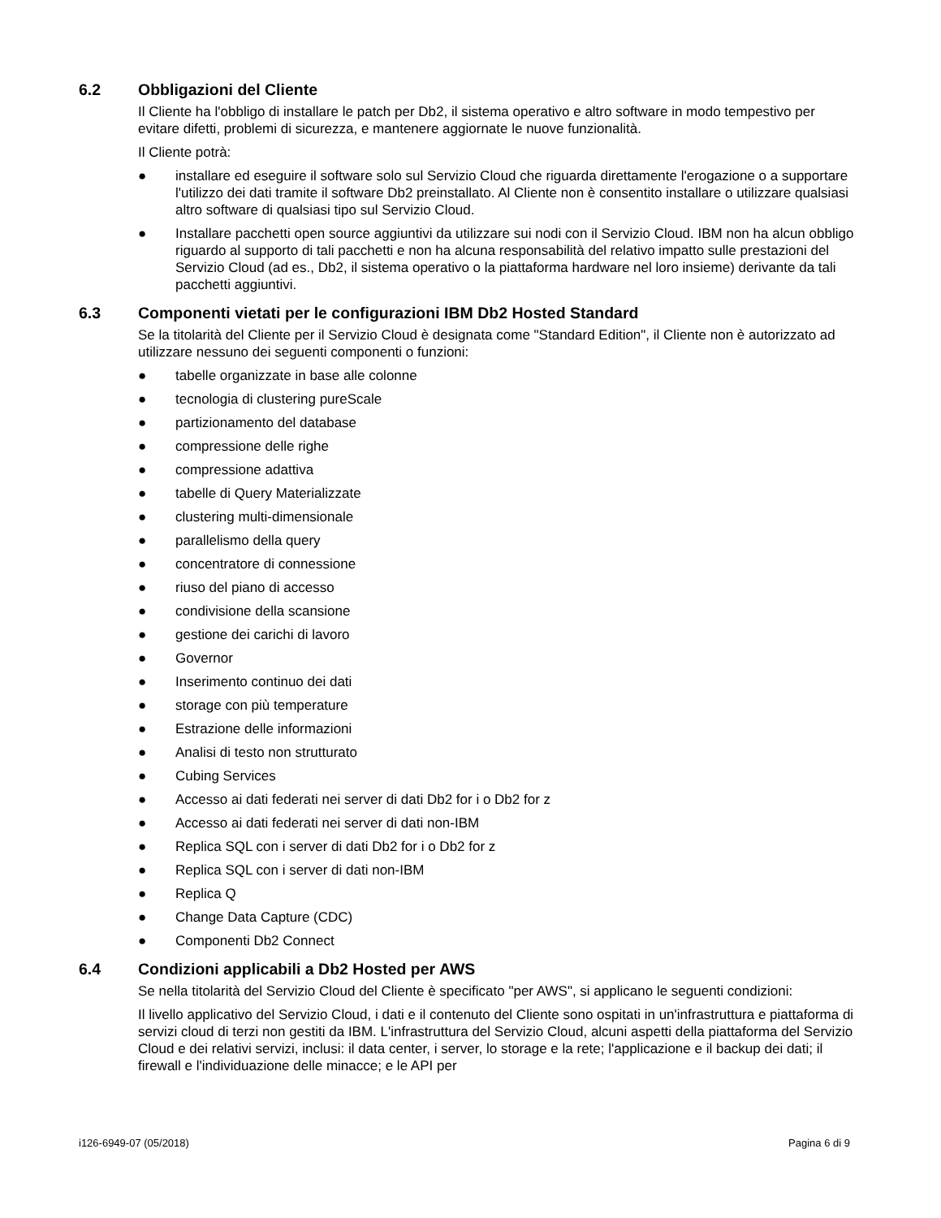6.2 Obbligazioni del Cliente
Il Cliente ha l'obbligo di installare le patch per Db2, il sistema operativo e altro software in modo tempestivo per evitare difetti, problemi di sicurezza, e mantenere aggiornate le nuove funzionalità.
Il Cliente potrà:
● installare ed eseguire il software solo sul Servizio Cloud che riguarda direttamente l'erogazione o a supportare l'utilizzo dei dati tramite il software Db2 preinstallato. Al Cliente non è consentito installare o utilizzare qualsiasi altro software di qualsiasi tipo sul Servizio Cloud.
● Installare pacchetti open source aggiuntivi da utilizzare sui nodi con il Servizio Cloud. IBM non ha alcun obbligo riguardo al supporto di tali pacchetti e non ha alcuna responsabilità del relativo impatto sulle prestazioni del Servizio Cloud (ad es., Db2, il sistema operativo o la piattaforma hardware nel loro insieme) derivante da tali pacchetti aggiuntivi.
6.3 Componenti vietati per le configurazioni IBM Db2 Hosted Standard
Se la titolarità del Cliente per il Servizio Cloud è designata come "Standard Edition", il Cliente non è autorizzato ad utilizzare nessuno dei seguenti componenti o funzioni:
● tabelle organizzate in base alle colonne
● tecnologia di clustering pureScale
● partizionamento del database
● compressione delle righe
● compressione adattiva
● tabelle di Query Materializzate
● clustering multi-dimensionale
● parallelismo della query
● concentratore di connessione
● riuso del piano di accesso
● condivisione della scansione
● gestione dei carichi di lavoro
● Governor
● Inserimento continuo dei dati
● storage con più temperature
● Estrazione delle informazioni
● Analisi di testo non strutturato
● Cubing Services
● Accesso ai dati federati nei server di dati Db2 for i o Db2 for z
● Accesso ai dati federati nei server di dati non-IBM
● Replica SQL con i server di dati Db2 for i o Db2 for z
● Replica SQL con i server di dati non-IBM
● Replica Q
● Change Data Capture (CDC)
● Componenti Db2 Connect
6.4 Condizioni applicabili a Db2 Hosted per AWS
Se nella titolarità del Servizio Cloud del Cliente è specificato "per AWS", si applicano le seguenti condizioni:
Il livello applicativo del Servizio Cloud, i dati e il contenuto del Cliente sono ospitati in un'infrastruttura e piattaforma di servizi cloud di terzi non gestiti da IBM. L'infrastruttura del Servizio Cloud, alcuni aspetti della piattaforma del Servizio Cloud e dei relativi servizi, inclusi: il data center, i server, lo storage e la rete; l'applicazione e il backup dei dati; il firewall e l'individuazione delle minacce; e le API per
i126-6949-07 (05/2018) Pagina 6 di 9